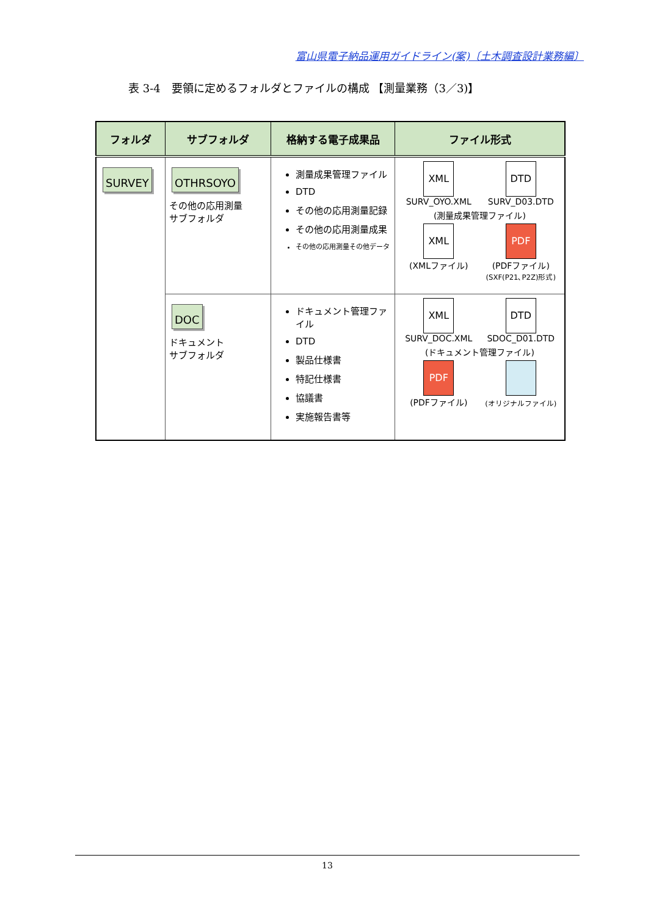富山県電子納品運用ガイドライン(案)〔土木調査設計業務編〕
表 3-4　要領に定めるフォルダとファイルの構成 【測量業務（3／3)】
| フォルダ | サブフォルダ | 格納する電子成果品 | ファイル形式 |
| --- | --- | --- | --- |
| SURVEY | OTHRSOYO その他の応用測量 サブフォルダ | 測量成果管理ファイル DTD その他の応用測量記録 その他の応用測量成果 その他の応用測量その他データ | XML SURV_OYO.XML DTD SURV_D03.DTD (測量成果管理ファイル) XML (XMLファイル) PDF (PDFファイル) (SXF(P21､P2Z)形式) |
| | DOC ドキュメント サブフォルダ | ドキュメント管理ファイル DTD 製品仕様書 特記仕様書 協議書 実施報告書等 | XML SURV_DOC.XML DTD SDOC_D01.DTD (ドキュメント管理ファイル) PDF (PDFファイル) (オリジナルファイル) |
13